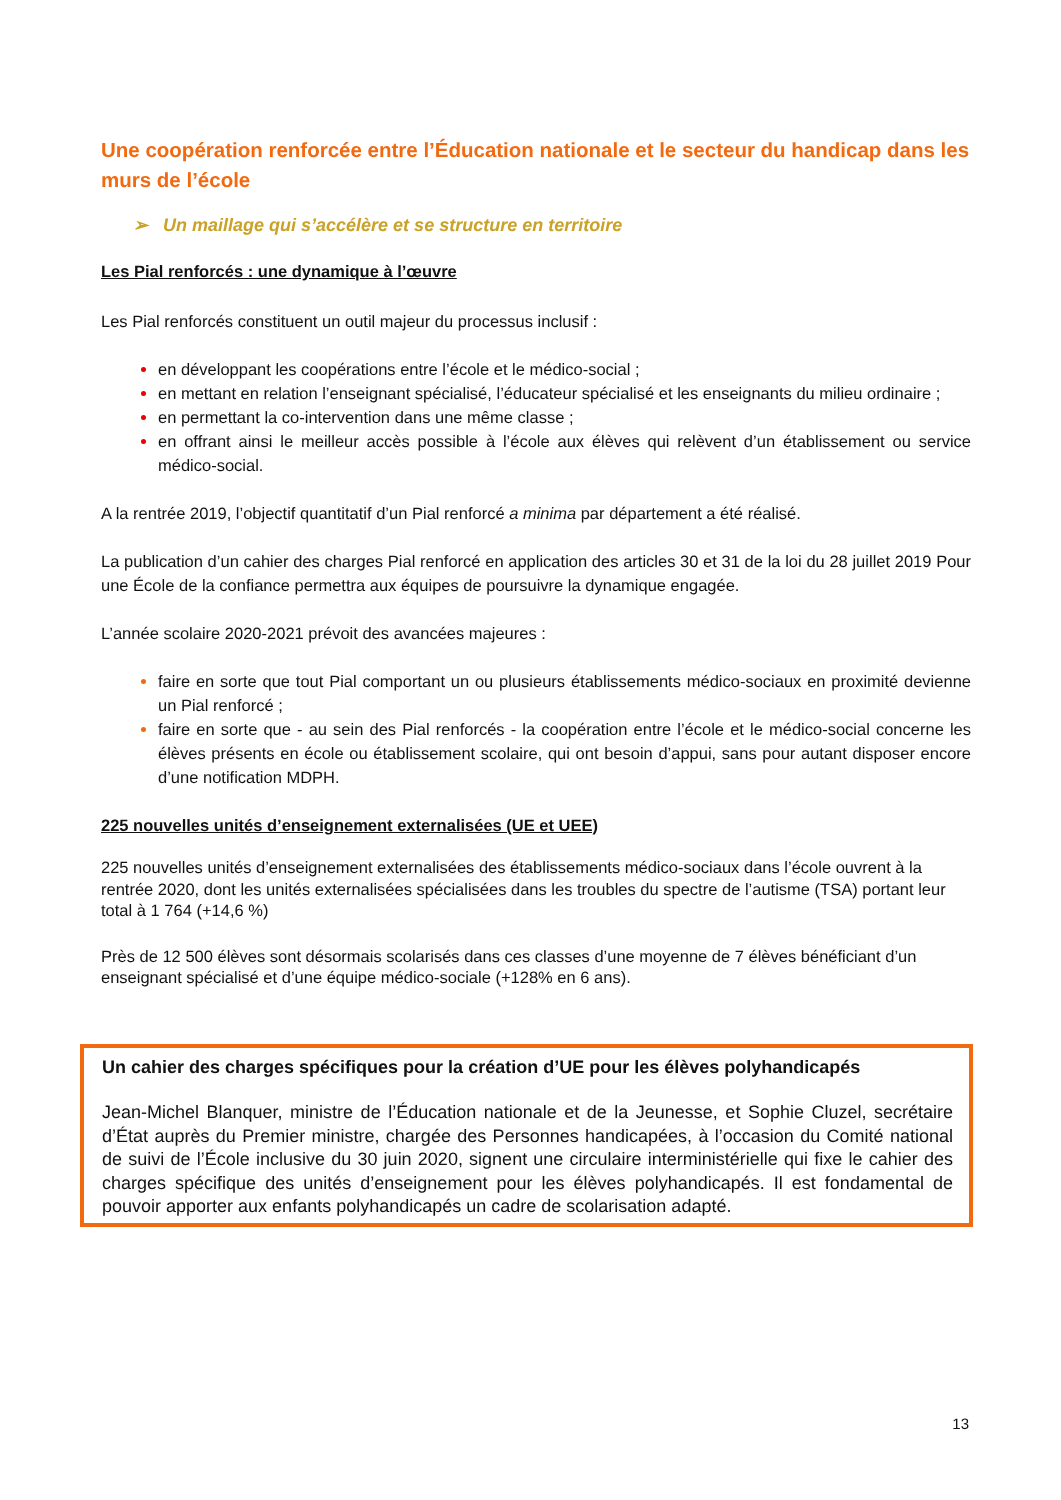Une coopération renforcée entre l’Éducation nationale et le secteur du handicap dans les murs de l’école
➢ Un maillage qui s’accélère et se structure en territoire
Les Pial renforcés : une dynamique à l’œuvre
Les Pial renforcés constituent un outil majeur du processus inclusif :
en développant les coopérations entre l’école et le médico-social ;
en mettant en relation l’enseignant spécialisé, l’éducateur spécialisé et les enseignants du milieu ordinaire ;
en permettant la co-intervention dans une même classe ;
en offrant ainsi le meilleur accès possible à l’école aux élèves qui relèvent d’un établissement ou service médico-social.
A la rentrée 2019, l’objectif quantitatif d’un Pial renforcé a minima par département a été réalisé.
La publication d’un cahier des charges Pial renforcé en application des articles 30 et 31 de la loi du 28 juillet 2019 Pour une École de la confiance permettra aux équipes de poursuivre la dynamique engagée.
L’année scolaire 2020-2021 prévoit des avancées majeures :
faire en sorte que tout Pial comportant un ou plusieurs établissements médico-sociaux en proximité devienne un Pial renforcé ;
faire en sorte que - au sein des Pial renforcés - la coopération entre l’école et le médico-social concerne les élèves présents en école ou établissement scolaire, qui ont besoin d’appui, sans pour autant disposer encore d’une notification MDPH.
225 nouvelles unités d’enseignement externalisées (UE et UEE)
225 nouvelles unités d’enseignement externalisées des établissements médico-sociaux dans l’école ouvrent à la rentrée 2020, dont les unités externalisées spécialisées dans les troubles du spectre de l’autisme (TSA) portant leur total à 1 764 (+14,6 %)
Près de 12 500 élèves sont désormais scolarisés dans ces classes d’une moyenne de 7 élèves bénéficiant d’un enseignant spécialisé et d’une équipe médico-sociale (+128% en 6 ans).
Un cahier des charges spécifiques pour la création d’UE pour les élèves polyhandicapés
Jean-Michel Blanquer, ministre de l’Éducation nationale et de la Jeunesse, et Sophie Cluzel, secrétaire d’État auprès du Premier ministre, chargée des Personnes handicapées, à l’occasion du Comité national de suivi de l’École inclusive du 30 juin 2020, signent une circulaire interministérielle qui fixe le cahier des charges spécifique des unités d’enseignement pour les élèves polyhandicapés. Il est fondamental de pouvoir apporter aux enfants polyhandicapés un cadre de scolarisation adapté.
13